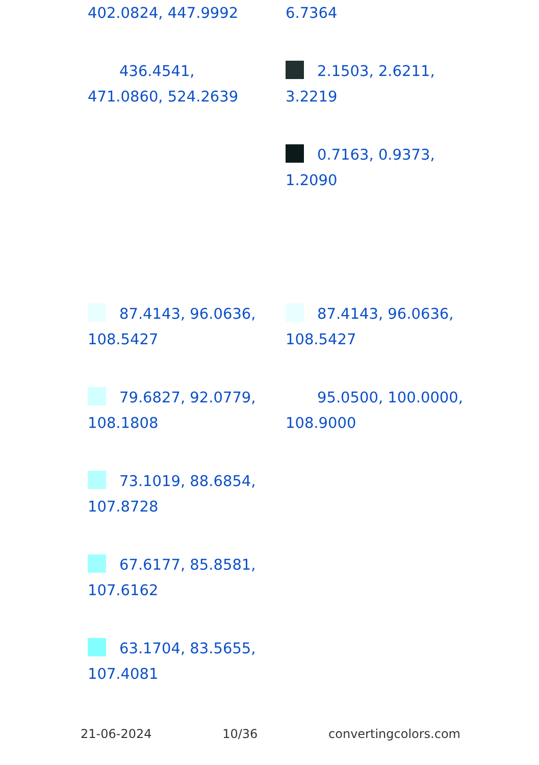402.0824, 447.9992
6.7364
436.4541,
471.0860, 524.2639
2.1503, 2.6211,
3.2219
0.7163, 0.9373,
1.2090
87.4143, 96.0636,
108.5427
87.4143, 96.0636,
108.5427
79.6827, 92.0779,
108.1808
95.0500, 100.0000,
108.9000
73.1019, 88.6854,
107.8728
67.6177, 85.8581,
107.6162
63.1704, 83.5655,
107.4081
21-06-2024 10/36 convertingcolors.com